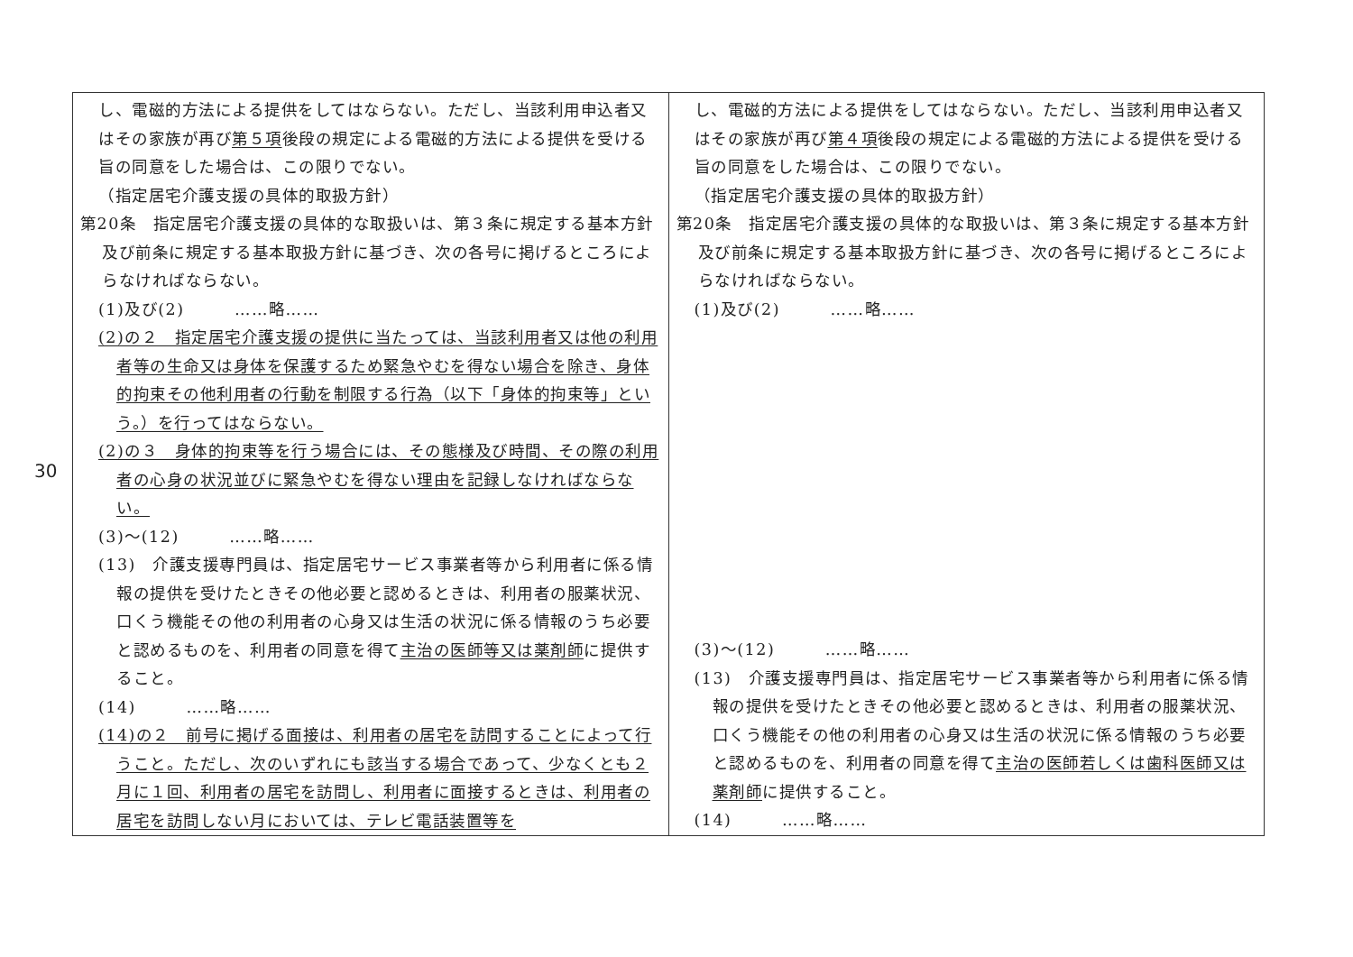30
| し、電磁的方法による提供をしてはならない。ただし、当該利用申込者又はその家族が再び 第５項 後段の規定による電磁的方法による提供を受ける旨の同意をした場合は、この限りでない。 （指定居宅介護支援の具体的取扱方針） 第20条 指定居宅介護支援の具体的な取扱いは、第３条に規定する基本方針及び前条に規定する基本取扱方針に基づき、次の各号に掲げるところによらなければならない。 (1)及び(2) ……略…… (2)の２ 指定居宅介護支援の提供に当たっては、当該利用者又は他の利用者等の生命又は身体を保護するため緊急やむを得ない場合を除き、身体的拘束その他利用者の行動を制限する行為（以下「身体的拘束等」という。）を行ってはならない。 (2)の３ 身体的拘束等を行う場合には、その態様及び時間、その際の利用者の心身の状況並びに緊急やむを得ない理由を記録しなければならない。 (3)～(12) ……略…… (13) 介護支援専門員は、指定居宅サービス事業者等から利用者に係る情報の提供を受けたときその他必要と認めるときは、利用者の服薬状況、口くう機能その他の利用者の心身又は生活の状況に係る情報のうち必要と認めるものを、利用者の同意を得て 主治の医師等又は薬剤師 に提供すること。 (14) ……略…… (14)の２ 前号に掲げる面接は、利用者の居宅を訪問することによって行うこと。ただし、次のいずれにも該当する場合であって、少なくとも２月に１回、利用者の居宅を訪問し、利用者に面接するときは、利用者の居宅を訪問しない月においては、テレビ電話装置等を | し、電磁的方法による提供をしてはならない。ただし、当該利用申込者又はその家族が再び 第４項 後段の規定による電磁的方法による提供を受ける旨の同意をした場合は、この限りでない。 （指定居宅介護支援の具体的取扱方針） 第20条 指定居宅介護支援の具体的な取扱いは、第３条に規定する基本方針及び前条に規定する基本取扱方針に基づき、次の各号に掲げるところによらなければならない。 (1)及び(2) ……略…… (3)～(12) ……略…… (13) 介護支援専門員は、指定居宅サービス事業者等から利用者に係る情報の提供を受けたときその他必要と認めるときは、利用者の服薬状況、口くう機能その他の利用者の心身又は生活の状況に係る情報のうち必要と認めるものを、利用者の同意を得て 主治の医師若しくは歯科医師又は薬剤師 に提供すること。 (14) ……略…… |